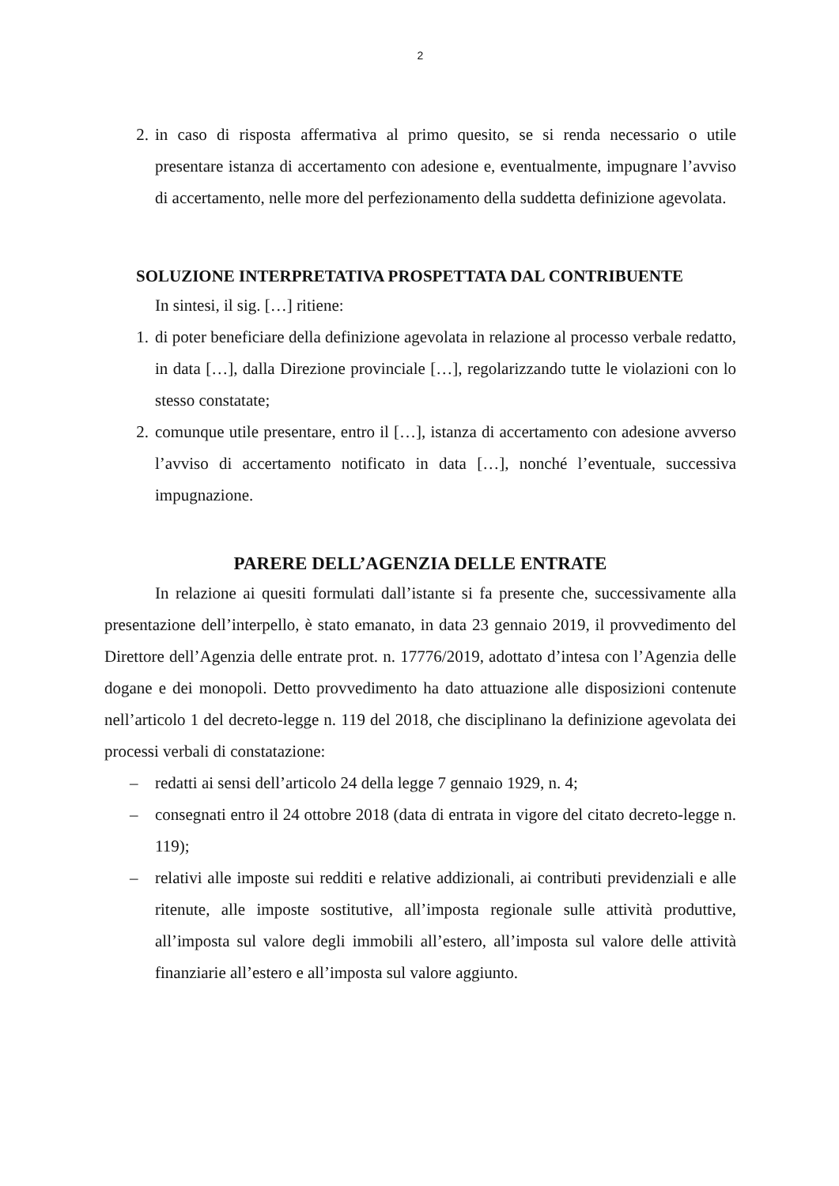2
2. in caso di risposta affermativa al primo quesito, se si renda necessario o utile presentare istanza di accertamento con adesione e, eventualmente, impugnare l’avviso di accertamento, nelle more del perfezionamento della suddetta definizione agevolata.
SOLUZIONE INTERPRETATIVA PROSPETTATA DAL CONTRIBUENTE
In sintesi, il sig. […] ritiene:
1. di poter beneficiare della definizione agevolata in relazione al processo verbale redatto, in data […], dalla Direzione provinciale […], regolarizzando tutte le violazioni con lo stesso constatate;
2. comunque utile presentare, entro il […], istanza di accertamento con adesione avverso l’avviso di accertamento notificato in data […], nonché l’eventuale, successiva impugnazione.
PARERE DELL’AGENZIA DELLE ENTRATE
In relazione ai quesiti formulati dall’istante si fa presente che, successivamente alla presentazione dell’interpello, è stato emanato, in data 23 gennaio 2019, il provvedimento del Direttore dell’Agenzia delle entrate prot. n. 17776/2019, adottato d’intesa con l’Agenzia delle dogane e dei monopoli. Detto provvedimento ha dato attuazione alle disposizioni contenute nell’articolo 1 del decreto-legge n. 119 del 2018, che disciplinano la definizione agevolata dei processi verbali di constatazione:
– redatti ai sensi dell’articolo 24 della legge 7 gennaio 1929, n. 4;
– consegnati entro il 24 ottobre 2018 (data di entrata in vigore del citato decreto-legge n. 119);
– relativi alle imposte sui redditi e relative addizionali, ai contributi previdenziali e alle ritenute, alle imposte sostitutive, all’imposta regionale sulle attività produttive, all’imposta sul valore degli immobili all’estero, all’imposta sul valore delle attività finanziarie all’estero e all’imposta sul valore aggiunto.